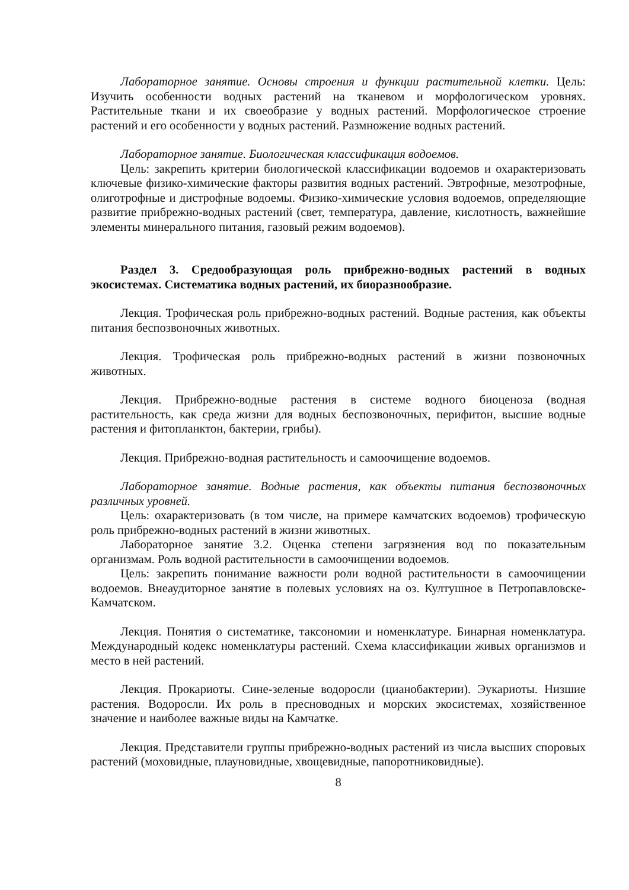Лабораторное занятие. Основы строения и функции растительной клетки. Цель: Изучить особенности водных растений на тканевом и морфологическом уровнях. Растительные ткани и их своеобразие у водных растений. Морфологическое строение растений и его особенности у водных растений. Размножение водных растений.
Лабораторное занятие. Биологическая классификация водоемов.
Цель: закрепить критерии биологической классификации водоемов и охарактеризовать ключевые физико-химические факторы развития водных растений. Эвтрофные, мезотрофные, олиготрофные и дистрофные водоемы. Физико-химические условия водоемов, определяющие развитие прибрежно-водных растений (свет, температура, давление, кислотность, важнейшие элементы минерального питания, газовый режим водоемов).
Раздел 3. Средообразующая роль прибрежно-водных растений в водных экосистемах. Систематика водных растений, их биоразнообразие.
Лекция. Трофическая роль прибрежно-водных растений. Водные растения, как объекты питания беспозвоночных животных.
Лекция. Трофическая роль прибрежно-водных растений в жизни позвоночных животных.
Лекция. Прибрежно-водные растения в системе водного биоценоза (водная растительность, как среда жизни для водных беспозвоночных, перифитон, высшие водные растения и фитопланктон, бактерии, грибы).
Лекция. Прибрежно-водная растительность и самоочищение водоемов.
Лабораторное занятие. Водные растения, как объекты питания беспозвоночных различных уровней.
Цель: охарактеризовать (в том числе, на примере камчатских водоемов) трофическую роль прибрежно-водных растений в жизни животных.
Лабораторное занятие 3.2. Оценка степени загрязнения вод по показательным организмам. Роль водной растительности в самоочищении водоемов.
Цель: закрепить понимание важности роли водной растительности в самоочищении водоемов. Внеаудиторное занятие в полевых условиях на оз. Култушное в Петропавловске-Камчатском.
Лекция. Понятия о систематике, таксономии и номенклатуре. Бинарная номенклатура. Международный кодекс номенклатуры растений. Схема классификации живых организмов и место в ней растений.
Лекция. Прокариоты. Сине-зеленые водоросли (цианобактерии). Эукариоты. Низшие растения. Водоросли. Их роль в пресноводных и морских экосистемах, хозяйственное значение и наиболее важные виды на Камчатке.
Лекция. Представители группы прибрежно-водных растений из числа высших споровых растений (моховидные, плауновидные, хвощевидные, папоротниковидные).
8